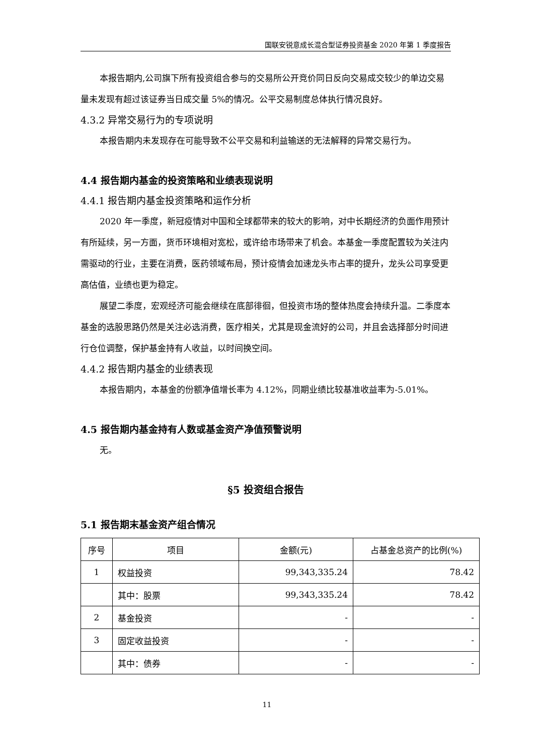国联安锐意成长混合型证券投资基金 2020 年第 1 季度报告
本报告期内,公司旗下所有投资组合参与的交易所公开竞价同日反向交易成交较少的单边交易量未发现有超过该证券当日成交量 5%的情况。公平交易制度总体执行情况良好。
4.3.2 异常交易行为的专项说明
本报告期内未发现存在可能导致不公平交易和利益输送的无法解释的异常交易行为。
4.4 报告期内基金的投资策略和业绩表现说明
4.4.1 报告期内基金投资策略和运作分析
2020 年一季度，新冠疫情对中国和全球都带来的较大的影响，对中长期经济的负面作用预计有所延续，另一方面，货币环境相对宽松，或许给市场带来了机会。本基金一季度配置较为关注内需驱动的行业，主要在消费，医药领域布局，预计疫情会加速龙头市占率的提升，龙头公司享受更高估值，业绩也更为稳定。
展望二季度，宏观经济可能会继续在底部徘徊，但投资市场的整体热度会持续升温。二季度本基金的选股思路仍然是关注必选消费，医疗相关，尤其是现金流好的公司，并且会选择部分时间进行仓位调整，保护基金持有人收益，以时间换空间。
4.4.2 报告期内基金的业绩表现
本报告期内，本基金的份额净值增长率为 4.12%，同期业绩比较基准收益率为-5.01%。
4.5 报告期内基金持有人数或基金资产净值预警说明
无。
§5 投资组合报告
5.1 报告期末基金资产组合情况
| 序号 | 项目 | 金额(元) | 占基金总资产的比例(%) |
| --- | --- | --- | --- |
| 1 | 权益投资 | 99,343,335.24 | 78.42 |
| | 其中：股票 | 99,343,335.24 | 78.42 |
| 2 | 基金投资 | - | - |
| 3 | 固定收益投资 | - | - |
| | 其中：债券 | - | - |
11